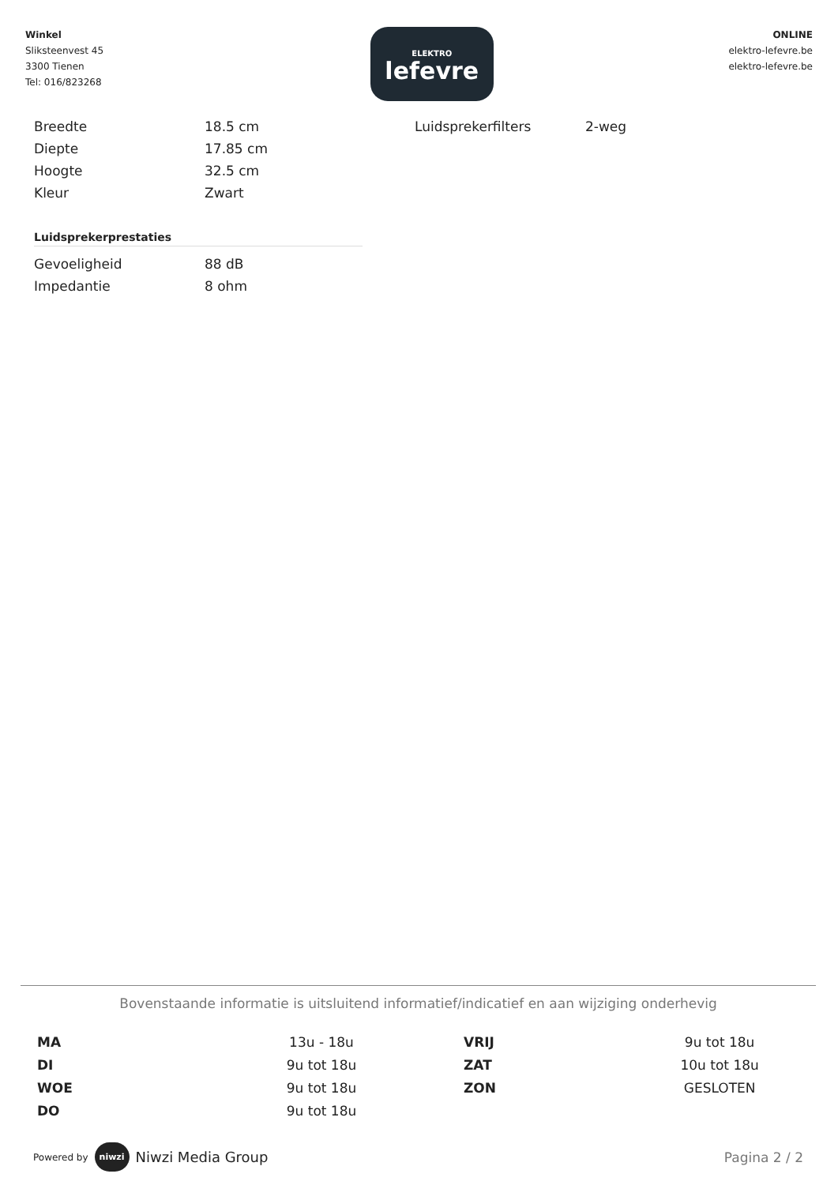Winkel
Sliksteenvest 45
3300 Tienen
Tel: 016/823268
ELEKTRO
lefevre
ONLINE
elektro-lefevre.be
elektro-lefevre.be
| Breedte | 18.5 cm |
| Diepte | 17.85 cm |
| Hoogte | 32.5 cm |
| Kleur | Zwart |
Luidsprekerprestaties
| Gevoeligheid | 88 dB |
| Impedantie | 8 ohm |
| Luidsprekerfilters | 2-weg |
Bovenstaande informatie is uitsluitend informatief/indicatief en aan wijziging onderhevig
| MA | 13u - 18u | VRIJ | 9u tot 18u |
| DI | 9u tot 18u | ZAT | 10u tot 18u |
| WOE | 9u tot 18u | ZON | GESLOTEN |
| DO | 9u tot 18u | | |
Powered by niwzi Niwzi Media Group
Pagina 2 / 2